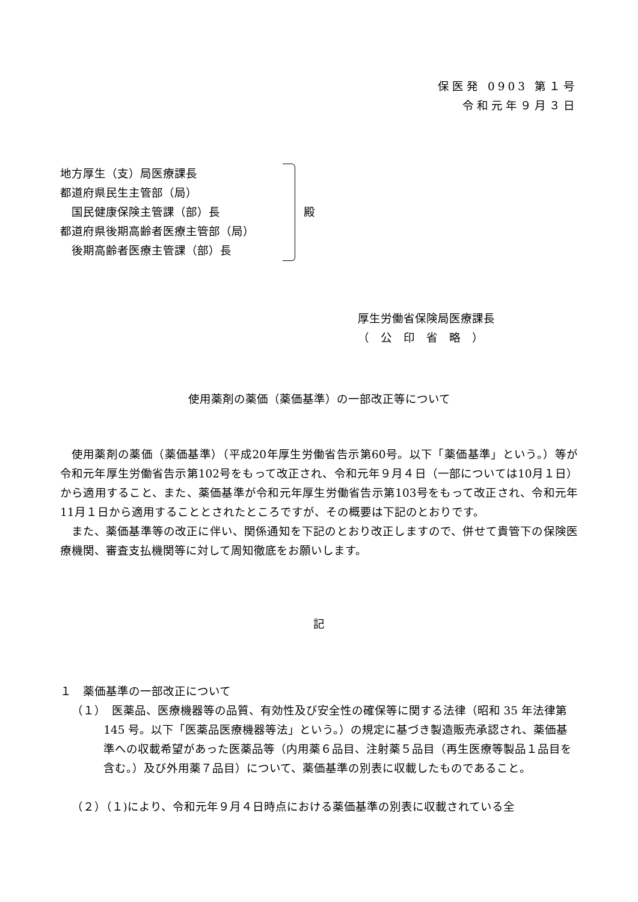保医発 0903 第１号
令和元年９月３日
地方厚生（支）局医療課長
都道府県民生主管部（局）
　国民健康保険主管課（部）長
都道府県後期高齢者医療主管部（局）
　後期高齢者医療主管課（部）長
殿
厚生労働省保険局医療課長
（　公　印　省　略　）
使用薬剤の薬価（薬価基準）の一部改正等について
使用薬剤の薬価（薬価基準）（平成20年厚生労働省告示第60号。以下「薬価基準」という。）等が令和元年厚生労働省告示第102号をもって改正され、令和元年９月４日（一部については10月１日）から適用すること、また、薬価基準が令和元年厚生労働省告示第103号をもって改正され、令和元年11月１日から適用することとされたところですが、その概要は下記のとおりです。
また、薬価基準等の改正に伴い、関係通知を下記のとおり改正しますので、併せて貴管下の保険医療機関、審査支払機関等に対して周知徹底をお願いします。
記
１　薬価基準の一部改正について
（１）　医薬品、医療機器等の品質、有効性及び安全性の確保等に関する法律（昭和 35 年法律第 145 号。以下「医薬品医療機器等法」という。）の規定に基づき製造販売承認され、薬価基準への収載希望があった医薬品等（内用薬６品目、注射薬５品目（再生医療等製品１品目を含む。）及び外用薬７品目）について、薬価基準の別表に収載したものであること。
（２）（１)により、令和元年９月４日時点における薬価基準の別表に収載されている全